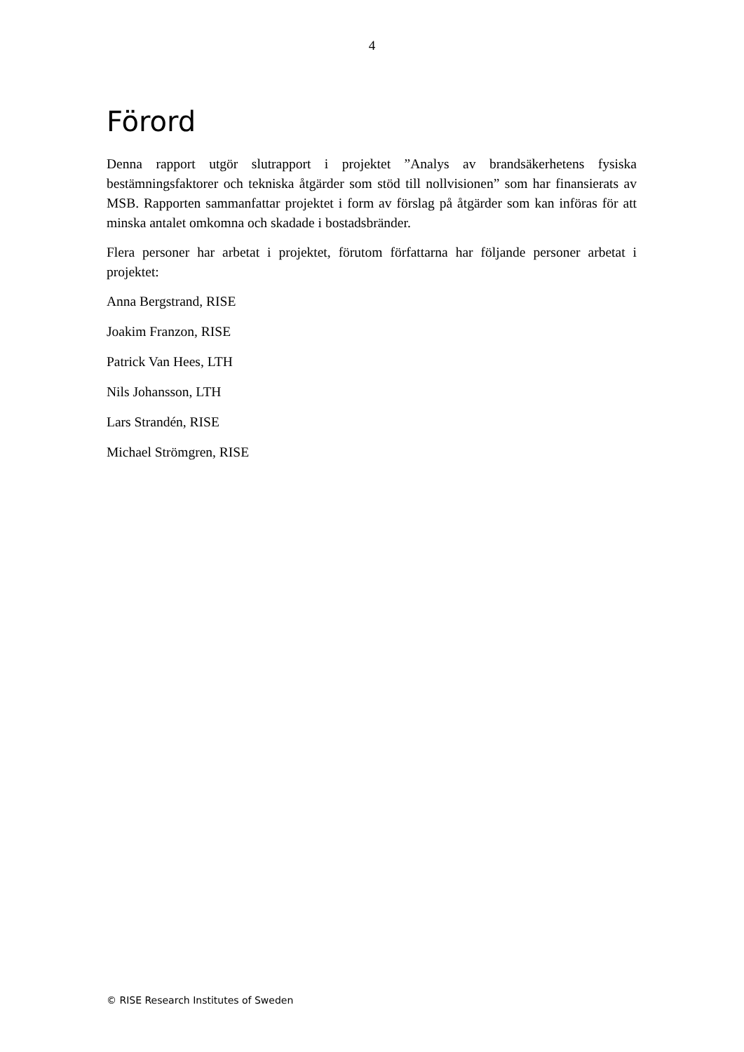4
Förord
Denna rapport utgör slutrapport i projektet ”Analys av brandsäkerhetens fysiska bestämningsfaktorer och tekniska åtgärder som stöd till nollvisionen” som har finansierats av MSB. Rapporten sammanfattar projektet i form av förslag på åtgärder som kan införas för att minska antalet omkomna och skadade i bostadsbränder.
Flera personer har arbetat i projektet, förutom författarna har följande personer arbetat i projektet:
Anna Bergstrand, RISE
Joakim Franzon, RISE
Patrick Van Hees, LTH
Nils Johansson, LTH
Lars Strandén, RISE
Michael Strömgren, RISE
© RISE Research Institutes of Sweden